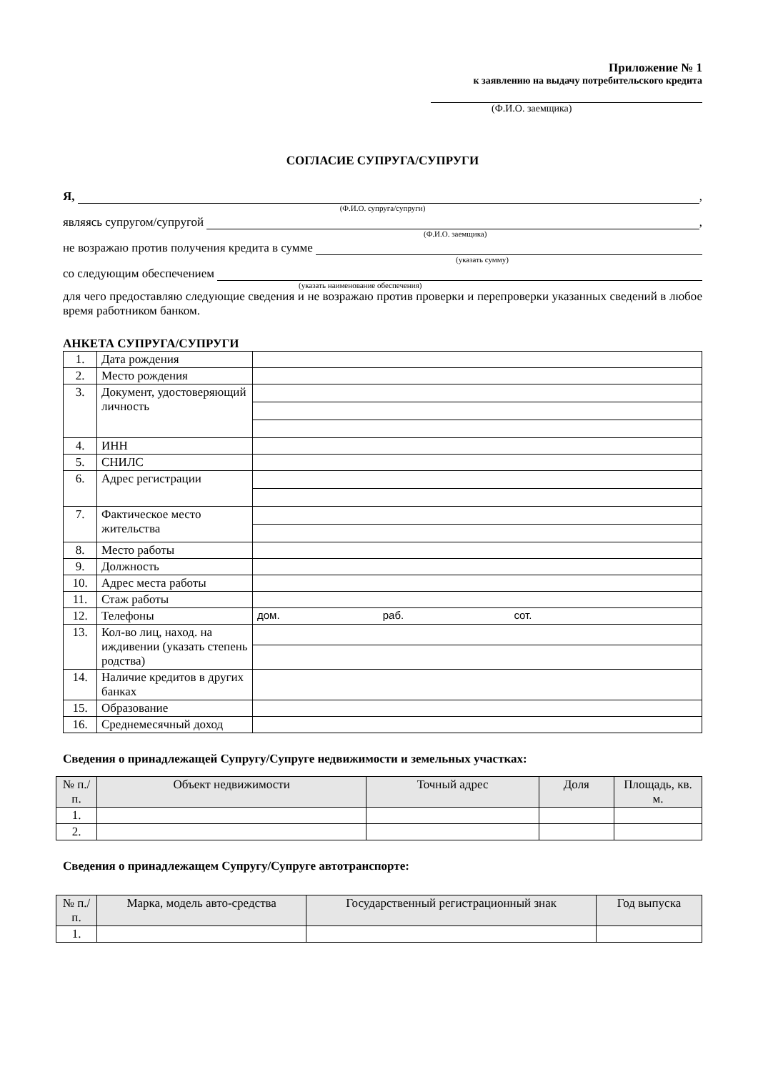Приложение № 1
к заявлению на выдачу потребительского кредита
(Ф.И.О. заемщика)
СОГЛАСИЕ СУПРУГА/СУПРУГИ
Я, ,
(Ф.И.О. супруга/супруги)
являясь супругом/супругой ,
(Ф.И.О. заемщика)
не возражаю против получения кредита в сумме
(указать сумму)
со следующим обеспечением
(указать наименование обеспечения)
для чего предоставляю следующие сведения и не возражаю против проверки и перепроверки указанных сведений в любое время работником банком.
АНКЕТА СУПРУГА/СУПРУГИ
| 1. | Дата рождения | |
| 2. | Место рождения | |
| 3. | Документ, удостоверяющий личность | |
| 4. | ИНН | |
| 5. | СНИЛС | |
| 6. | Адрес регистрации | |
| 7. | Фактическое место жительства | |
| 8. | Место работы | |
| 9. | Должность | |
| 10. | Адрес места работы | |
| 11. | Стаж работы | |
| 12. | Телефоны | дом. раб. сот. |
| 13. | Кол-во лиц, наход. на иждивении (указать степень родства) | |
| 14. | Наличие кредитов в других банках | |
| 15. | Образование | |
| 16. | Среднемесячный доход | |
Сведения о принадлежащей Супругу/Супруге недвижимости и земельных участках:
| № п./п. | Объект недвижимости | Точный адрес | Доля | Площадь, кв. м. |
| --- | --- | --- | --- | --- |
| 1. | | | | |
| 2. | | | | |
Сведения о принадлежащем Супругу/Супруге автотранспорте:
| № п./п. | Марка, модель авто-средства | Государственный регистрационный знак | Год выпуска |
| --- | --- | --- | --- |
| 1. | | | |